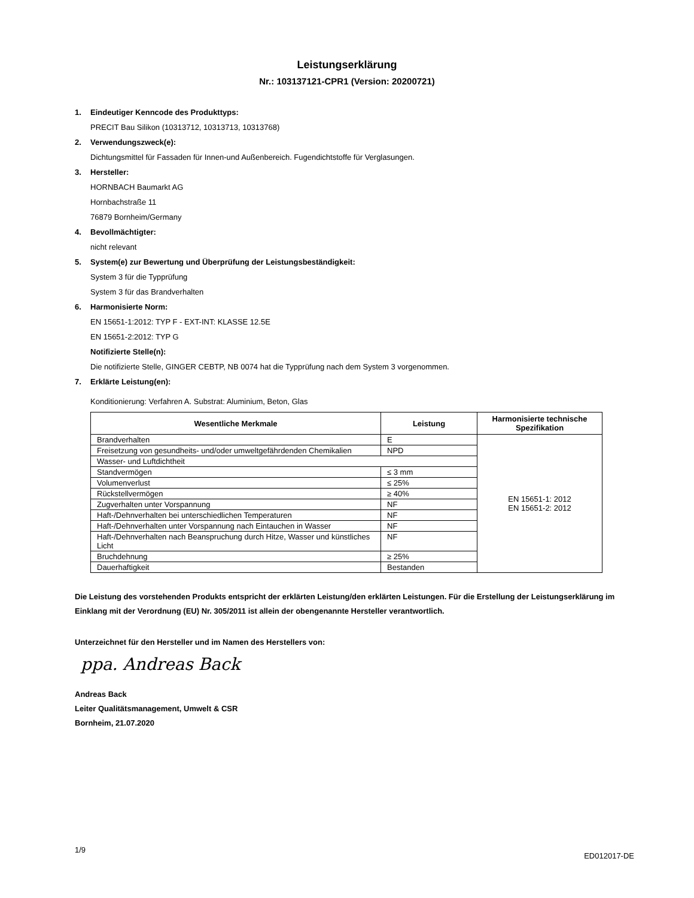Leistungserklärung
Nr.: 103137121-CPR1 (Version: 20200721)
1. Eindeutiger Kenncode des Produkttyps:
PRECIT Bau Silikon (10313712, 10313713, 10313768)
2. Verwendungszweck(e):
Dichtungsmittel für Fassaden für Innen-und Außenbereich. Fugendichtstoffe für Verglasungen.
3. Hersteller:
HORNBACH Baumarkt AG
Hornbachstraße 11
76879 Bornheim/Germany
4. Bevollmächtigter:
nicht relevant
5. System(e) zur Bewertung und Überprüfung der Leistungsbeständigkeit:
System 3 für die Typprüfung
System 3 für das Brandverhalten
6. Harmonisierte Norm:
EN 15651-1:2012: TYP F - EXT-INT: KLASSE 12.5E
EN 15651-2:2012: TYP G
Notifizierte Stelle(n):
Die notifizierte Stelle, GINGER CEBTP, NB 0074 hat die Typprüfung nach dem System 3 vorgenommen.
7. Erklärte Leistung(en):
Konditionierung: Verfahren A. Substrat: Aluminium, Beton, Glas
| Wesentliche Merkmale | Leistung | Harmonisierte technische Spezifikation |
| --- | --- | --- |
| Brandverhalten | E | EN 15651-1: 2012 EN 15651-2: 2012 |
| Freisetzung von gesundheits- und/oder umweltgefährdenden Chemikalien | NPD | |
| Wasser- und Luftdichtheit | | |
| Standvermögen | ≤ 3 mm | |
| Volumenverlust | ≤ 25% | |
| Rückstellvermögen | ≥ 40% | |
| Zugverhalten unter Vorspannung | NF | |
| Haft-/Dehnverhalten bei unterschiedlichen Temperaturen | NF | |
| Haft-/Dehnverhalten unter Vorspannung nach Eintauchen in Wasser | NF | |
| Haft-/Dehnverhalten nach Beanspruchung durch Hitze, Wasser und künstliches Licht | NF | |
| Bruchdehnung | ≥ 25% | |
| Dauerhaftigkeit | Bestanden | |
Die Leistung des vorstehenden Produkts entspricht der erklärten Leistung/den erklärten Leistungen. Für die Erstellung der Leistungserklärung im Einklang mit der Verordnung (EU) Nr. 305/2011 ist allein der obengenannte Hersteller verantwortlich.
Unterzeichnet für den Hersteller und im Namen des Herstellers von:
ppa. Andreas Back
Andreas Back
Leiter Qualitätsmanagement, Umwelt & CSR
Bornheim, 21.07.2020
1/9 ED012017-DE